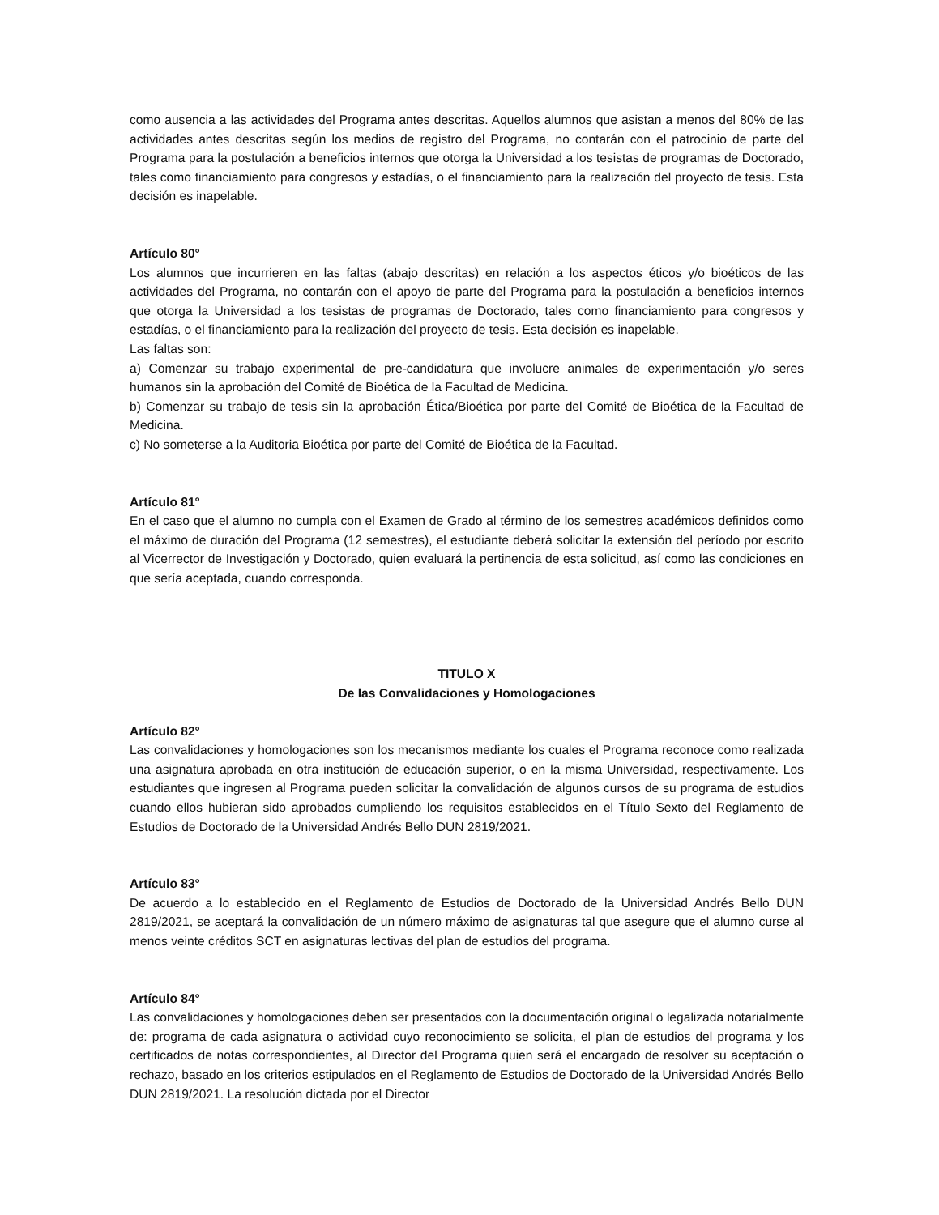como ausencia a las actividades del Programa antes descritas. Aquellos alumnos que asistan a menos del 80% de las actividades antes descritas según los medios de registro del Programa, no contarán con el patrocinio de parte del Programa para la postulación a beneficios internos que otorga la Universidad a los tesistas de programas de Doctorado, tales como financiamiento para congresos y estadías, o el financiamiento para la realización del proyecto de tesis. Esta decisión es inapelable.
Artículo 80°
Los alumnos que incurrieren en las faltas (abajo descritas) en relación a los aspectos éticos y/o bioéticos de las actividades del Programa, no contarán con el apoyo de parte del Programa para la postulación a beneficios internos que otorga la Universidad a los tesistas de programas de Doctorado, tales como financiamiento para congresos y estadías, o el financiamiento para la realización del proyecto de tesis. Esta decisión es inapelable.
Las faltas son:
a) Comenzar su trabajo experimental de pre-candidatura que involucre animales de experimentación y/o seres humanos sin la aprobación del Comité de Bioética de la Facultad de Medicina.
b) Comenzar su trabajo de tesis sin la aprobación Ética/Bioética por parte del Comité de Bioética de la Facultad de Medicina.
c) No someterse a la Auditoria Bioética por parte del Comité de Bioética de la Facultad.
Artículo 81°
En el caso que el alumno no cumpla con el Examen de Grado al término de los semestres académicos definidos como el máximo de duración del Programa (12 semestres), el estudiante deberá solicitar la extensión del período por escrito al Vicerrector de Investigación y Doctorado, quien evaluará la pertinencia de esta solicitud, así como las condiciones en que sería aceptada, cuando corresponda.
TITULO X
De las Convalidaciones y Homologaciones
Artículo 82°
Las convalidaciones y homologaciones son los mecanismos mediante los cuales el Programa reconoce como realizada una asignatura aprobada en otra institución de educación superior, o en la misma Universidad, respectivamente. Los estudiantes que ingresen al Programa pueden solicitar la convalidación de algunos cursos de su programa de estudios cuando ellos hubieran sido aprobados cumpliendo los requisitos establecidos en el Título Sexto del Reglamento de Estudios de Doctorado de la Universidad Andrés Bello DUN 2819/2021.
Artículo 83°
De acuerdo a lo establecido en el Reglamento de Estudios de Doctorado de la Universidad Andrés Bello DUN 2819/2021, se aceptará la convalidación de un número máximo de asignaturas tal que asegure que el alumno curse al menos veinte créditos SCT en asignaturas lectivas del plan de estudios del programa.
Artículo 84°
Las convalidaciones y homologaciones deben ser presentados con la documentación original o legalizada notarialmente de: programa de cada asignatura o actividad cuyo reconocimiento se solicita, el plan de estudios del programa y los certificados de notas correspondientes, al Director del Programa quien será el encargado de resolver su aceptación o rechazo, basado en los criterios estipulados en el Reglamento de Estudios de Doctorado de la Universidad Andrés Bello DUN 2819/2021. La resolución dictada por el Director